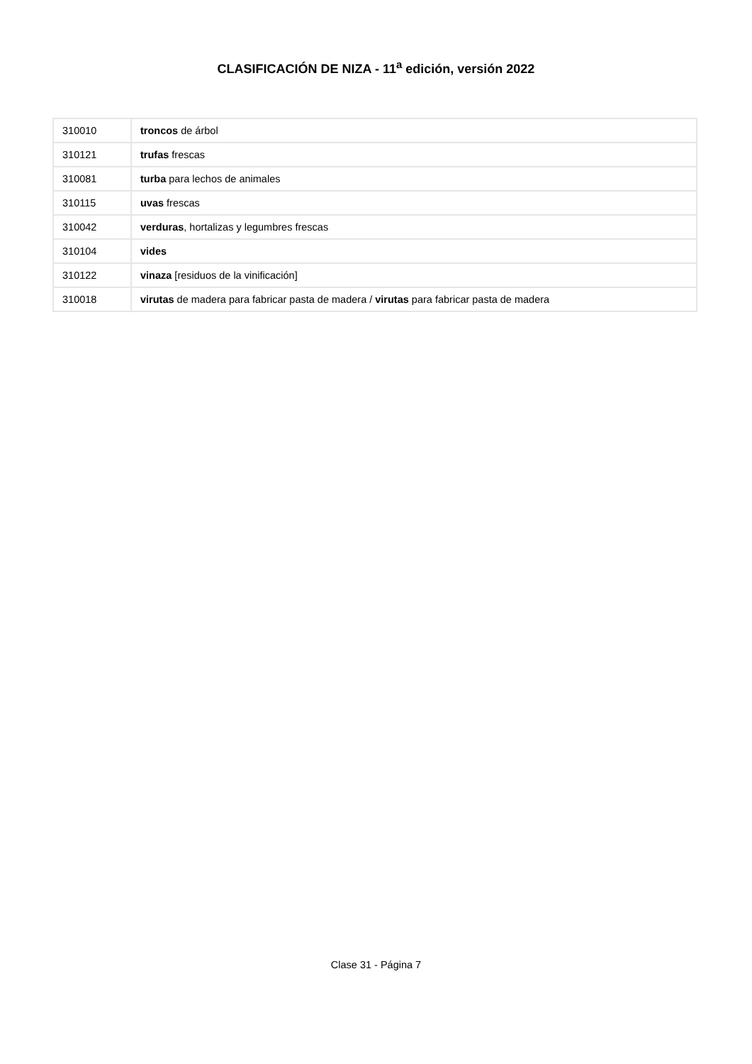CLASIFICACIÓN DE NIZA - 11<sup>a</sup> edición, versión 2022
| 310010 | troncos de árbol |
| 310121 | trufas frescas |
| 310081 | turba para lechos de animales |
| 310115 | uvas frescas |
| 310042 | verduras , hortalizas y legumbres frescas |
| 310104 | vides |
| 310122 | vinaza [residuos de la vinificación] |
| 310018 | virutas de madera para fabricar pasta de madera / virutas para fabricar pasta de madera |
Clase 31 - Página 7